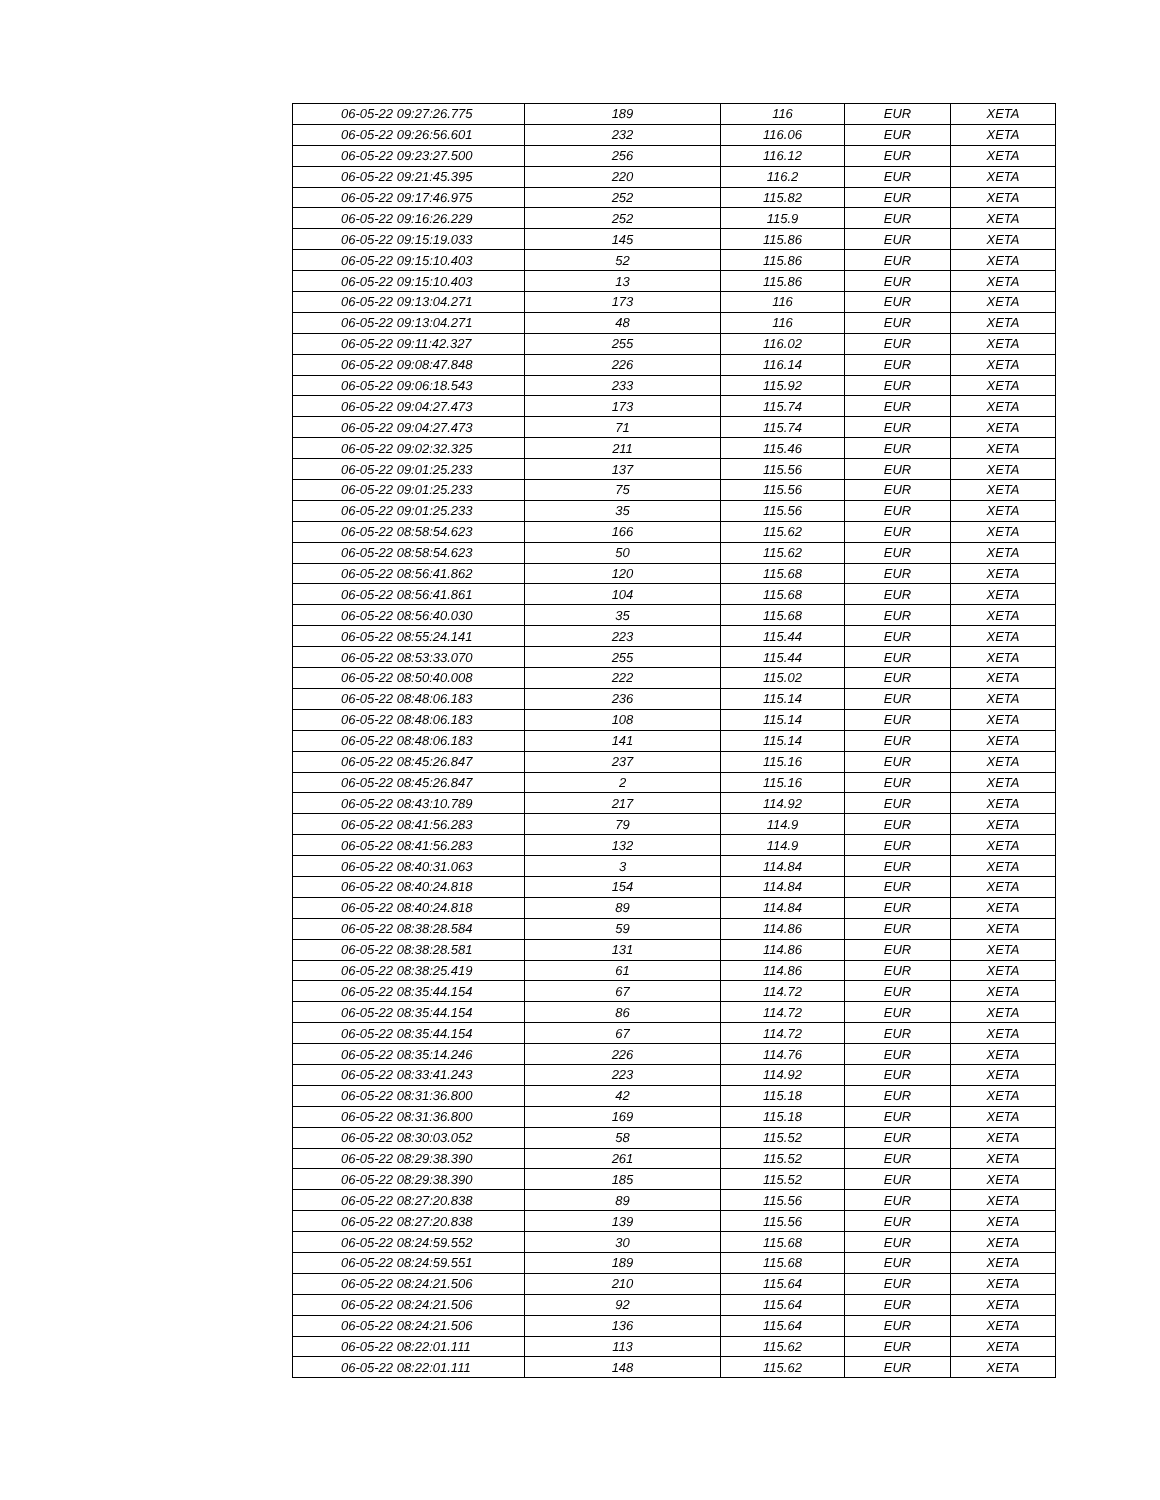| 06-05-22 09:27:26.775 | 189 | 116 | EUR | XETA |
| 06-05-22 09:26:56.601 | 232 | 116.06 | EUR | XETA |
| 06-05-22 09:23:27.500 | 256 | 116.12 | EUR | XETA |
| 06-05-22 09:21:45.395 | 220 | 116.2 | EUR | XETA |
| 06-05-22 09:17:46.975 | 252 | 115.82 | EUR | XETA |
| 06-05-22 09:16:26.229 | 252 | 115.9 | EUR | XETA |
| 06-05-22 09:15:19.033 | 145 | 115.86 | EUR | XETA |
| 06-05-22 09:15:10.403 | 52 | 115.86 | EUR | XETA |
| 06-05-22 09:15:10.403 | 13 | 115.86 | EUR | XETA |
| 06-05-22 09:13:04.271 | 173 | 116 | EUR | XETA |
| 06-05-22 09:13:04.271 | 48 | 116 | EUR | XETA |
| 06-05-22 09:11:42.327 | 255 | 116.02 | EUR | XETA |
| 06-05-22 09:08:47.848 | 226 | 116.14 | EUR | XETA |
| 06-05-22 09:06:18.543 | 233 | 115.92 | EUR | XETA |
| 06-05-22 09:04:27.473 | 173 | 115.74 | EUR | XETA |
| 06-05-22 09:04:27.473 | 71 | 115.74 | EUR | XETA |
| 06-05-22 09:02:32.325 | 211 | 115.46 | EUR | XETA |
| 06-05-22 09:01:25.233 | 137 | 115.56 | EUR | XETA |
| 06-05-22 09:01:25.233 | 75 | 115.56 | EUR | XETA |
| 06-05-22 09:01:25.233 | 35 | 115.56 | EUR | XETA |
| 06-05-22 08:58:54.623 | 166 | 115.62 | EUR | XETA |
| 06-05-22 08:58:54.623 | 50 | 115.62 | EUR | XETA |
| 06-05-22 08:56:41.862 | 120 | 115.68 | EUR | XETA |
| 06-05-22 08:56:41.861 | 104 | 115.68 | EUR | XETA |
| 06-05-22 08:56:40.030 | 35 | 115.68 | EUR | XETA |
| 06-05-22 08:55:24.141 | 223 | 115.44 | EUR | XETA |
| 06-05-22 08:53:33.070 | 255 | 115.44 | EUR | XETA |
| 06-05-22 08:50:40.008 | 222 | 115.02 | EUR | XETA |
| 06-05-22 08:48:06.183 | 236 | 115.14 | EUR | XETA |
| 06-05-22 08:48:06.183 | 108 | 115.14 | EUR | XETA |
| 06-05-22 08:48:06.183 | 141 | 115.14 | EUR | XETA |
| 06-05-22 08:45:26.847 | 237 | 115.16 | EUR | XETA |
| 06-05-22 08:45:26.847 | 2 | 115.16 | EUR | XETA |
| 06-05-22 08:43:10.789 | 217 | 114.92 | EUR | XETA |
| 06-05-22 08:41:56.283 | 79 | 114.9 | EUR | XETA |
| 06-05-22 08:41:56.283 | 132 | 114.9 | EUR | XETA |
| 06-05-22 08:40:31.063 | 3 | 114.84 | EUR | XETA |
| 06-05-22 08:40:24.818 | 154 | 114.84 | EUR | XETA |
| 06-05-22 08:40:24.818 | 89 | 114.84 | EUR | XETA |
| 06-05-22 08:38:28.584 | 59 | 114.86 | EUR | XETA |
| 06-05-22 08:38:28.581 | 131 | 114.86 | EUR | XETA |
| 06-05-22 08:38:25.419 | 61 | 114.86 | EUR | XETA |
| 06-05-22 08:35:44.154 | 67 | 114.72 | EUR | XETA |
| 06-05-22 08:35:44.154 | 86 | 114.72 | EUR | XETA |
| 06-05-22 08:35:44.154 | 67 | 114.72 | EUR | XETA |
| 06-05-22 08:35:14.246 | 226 | 114.76 | EUR | XETA |
| 06-05-22 08:33:41.243 | 223 | 114.92 | EUR | XETA |
| 06-05-22 08:31:36.800 | 42 | 115.18 | EUR | XETA |
| 06-05-22 08:31:36.800 | 169 | 115.18 | EUR | XETA |
| 06-05-22 08:30:03.052 | 58 | 115.52 | EUR | XETA |
| 06-05-22 08:29:38.390 | 261 | 115.52 | EUR | XETA |
| 06-05-22 08:29:38.390 | 185 | 115.52 | EUR | XETA |
| 06-05-22 08:27:20.838 | 89 | 115.56 | EUR | XETA |
| 06-05-22 08:27:20.838 | 139 | 115.56 | EUR | XETA |
| 06-05-22 08:24:59.552 | 30 | 115.68 | EUR | XETA |
| 06-05-22 08:24:59.551 | 189 | 115.68 | EUR | XETA |
| 06-05-22 08:24:21.506 | 210 | 115.64 | EUR | XETA |
| 06-05-22 08:24:21.506 | 92 | 115.64 | EUR | XETA |
| 06-05-22 08:24:21.506 | 136 | 115.64 | EUR | XETA |
| 06-05-22 08:22:01.111 | 113 | 115.62 | EUR | XETA |
| 06-05-22 08:22:01.111 | 148 | 115.62 | EUR | XETA |